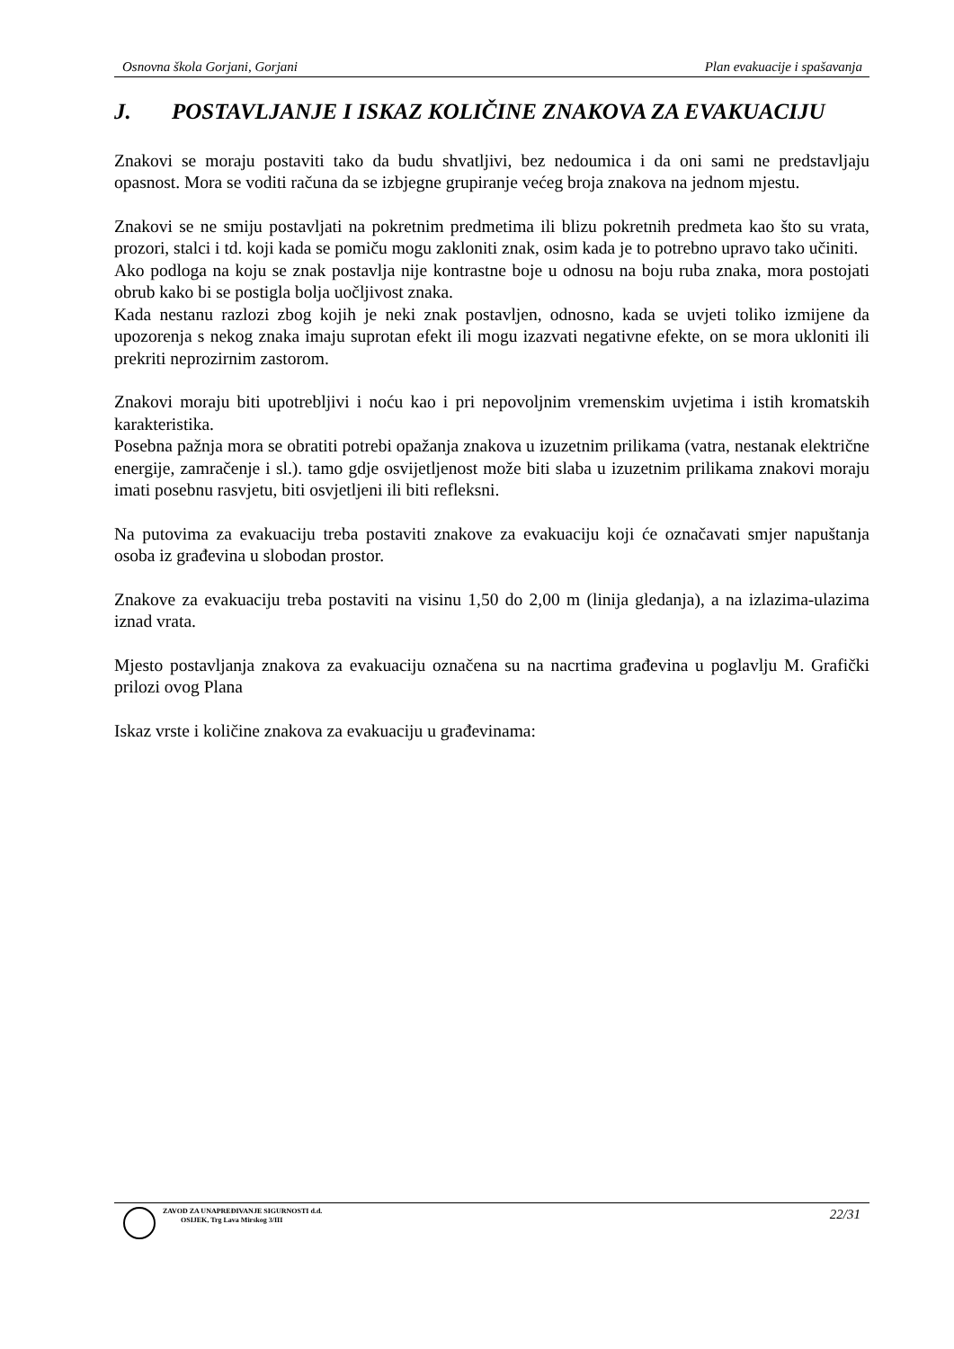Osnovna škola Gorjani, Gorjani Plan evakuacije i spašavanja
J. POSTAVLJANJE I ISKAZ KOLIČINE ZNAKOVA ZA EVAKUACIJU
Znakovi se moraju postaviti tako da budu shvatljivi, bez nedoumica i da oni sami ne predstavljaju opasnost. Mora se voditi računa da se izbjegne grupiranje većeg broja znakova na jednom mjestu.
Znakovi se ne smiju postavljati na pokretnim predmetima ili blizu pokretnih predmeta kao što su vrata, prozori, stalci i td. koji kada se pomiču mogu zakloniti znak, osim kada je to potrebno upravo tako učiniti.
Ako podloga na koju se znak postavlja nije kontrastne boje u odnosu na boju ruba znaka, mora postojati obrub kako bi se postigla bolja uočljivost znaka.
Kada nestanu razlozi zbog kojih je neki znak postavljen, odnosno, kada se uvjeti toliko izmijene da upozorenja s nekog znaka imaju suprotan efekt ili mogu izazvati negativne efekte, on se mora ukloniti ili prekriti neprozirnim zastorom.
Znakovi moraju biti upotrebljivi i noću kao i pri nepovoljnim vremenskim uvjetima i istih kromatskih karakteristika.
Posebna pažnja mora se obratiti potrebi opažanja znakova u izuzetnim prilikama (vatra, nestanak električne energije, zamračenje i sl.). tamo gdje osvijetljenost može biti slaba u izuzetnim prilikama znakovi moraju imati posebnu rasvjetu, biti osvjetljeni ili biti refleksni.
Na putovima za evakuaciju treba postaviti znakove za evakuaciju koji će označavati smjer napuštanja osoba iz građevina u slobodan prostor.
Znakove za evakuaciju treba postaviti na visinu 1,50 do 2,00 m (linija gledanja), a na izlazima-ulazima iznad vrata.
Mjesto postavljanja znakova za evakuaciju označena su na nacrtima građevina u poglavlju M. Grafički prilozi ovog Plana
Iskaz vrste i količine znakova za evakuaciju u građevinama:
ZAVOD ZA UNAPREĐIVANJE SIGURNOSTI d.d.
OSIJEK, Trg Lava Mirskog 3/III
22/31